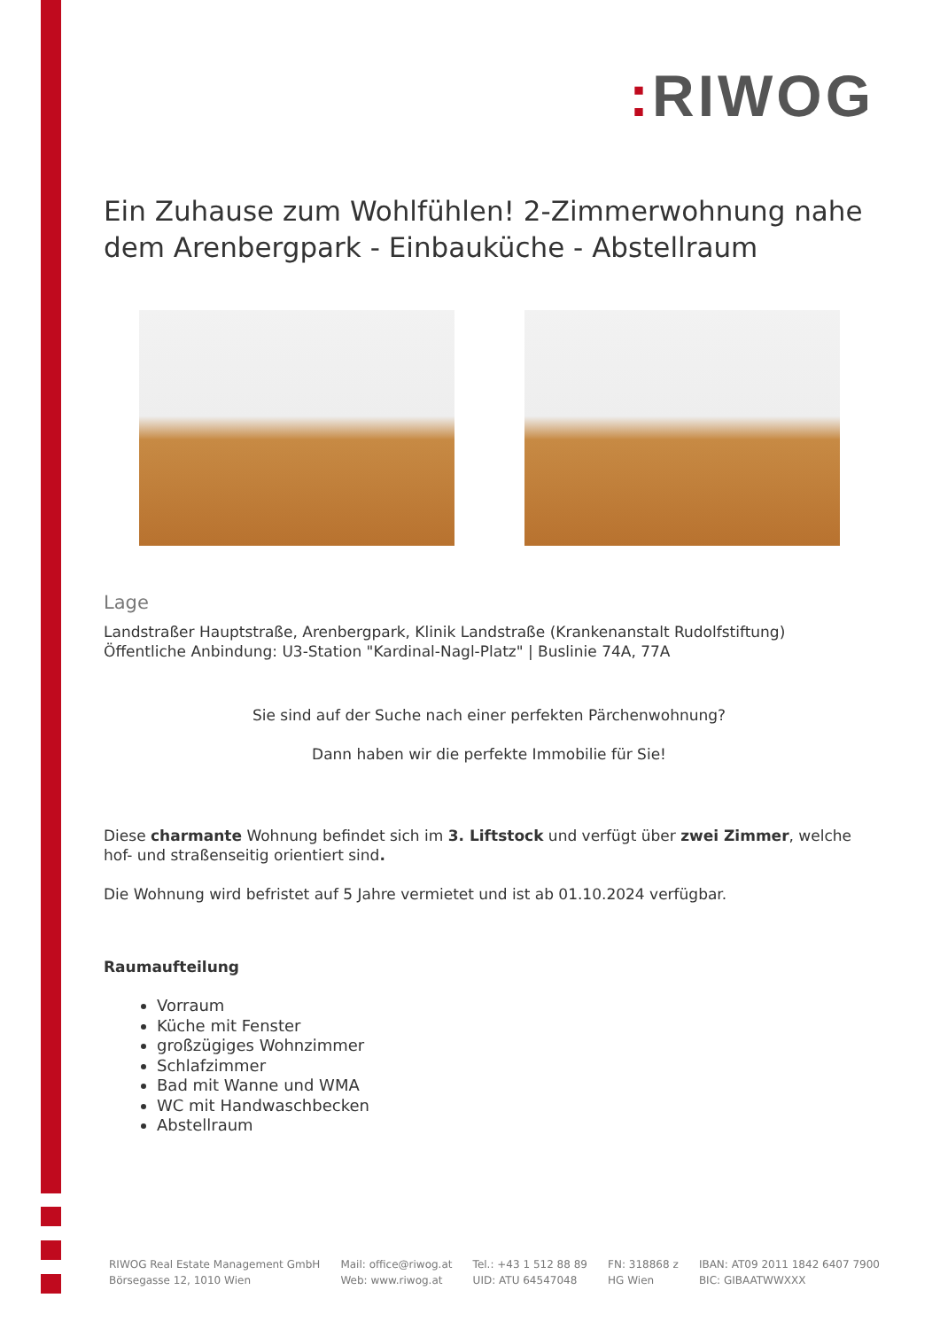: RIWOG
Ein Zuhause zum Wohlfühlen! 2-Zimmerwohnung nahe dem Arenbergpark - Einbauküche - Abstellraum
Lage
Landstraßer Hauptstraße, Arenbergpark, Klinik Landstraße (Krankenanstalt Rudolfstiftung)
Öffentliche Anbindung: U3-Station "Kardinal-Nagl-Platz" | Buslinie 74A, 77A
Sie sind auf der Suche nach einer perfekten Pärchenwohnung?
Dann haben wir die perfekte Immobilie für Sie!
Diese charmante Wohnung befindet sich im 3. Liftstock und verfügt über zwei Zimmer, welche hof- und straßenseitig orientiert sind.
Die Wohnung wird befristet auf 5 Jahre vermietet und ist ab 01.10.2024 verfügbar.
Raumaufteilung
Vorraum
Küche mit Fenster
großzügiges Wohnzimmer
Schlafzimmer
Bad mit Wanne und WMA
WC mit Handwaschbecken
Abstellraum
RIWOG Real Estate Management GmbH
Börsegasse 12, 1010 Wien
Mail: office@riwog.at
Web: www.riwog.at
Tel.: +43 1 512 88 89
UID: ATU 64547048
FN: 318868 z
HG Wien
IBAN: AT09 2011 1842 6407 7900
BIC: GIBAATWWXXX